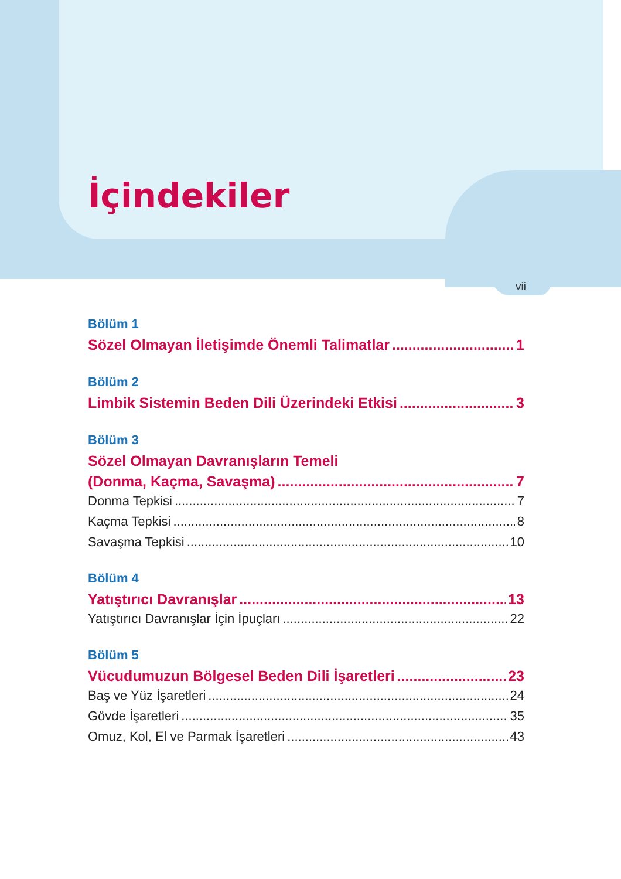İçindekiler
vii
Bölüm 1
Sözel Olmayan İletişimde Önemli Talimatlar 1
Bölüm 2
Limbik Sistemin Beden Dili Üzerindeki Etkisi 3
Bölüm 3
Sözel Olmayan Davranışların Temeli
(Donma, Kaçma, Savaşma) 7
Donma Tepkisi 7
Kaçma Tepkisi 8
Savaşma Tepkisi 10
Bölüm 4
Yatıştırıcı Davranışlar 13
Yatıştırıcı Davranışlar İçin İpuçları 22
Bölüm 5
Vücudumuzun Bölgesel Beden Dili İşaretleri 23
Baş ve Yüz İşaretleri 24
Gövde İşaretleri 35
Omuz, Kol, El ve Parmak İşaretleri 43